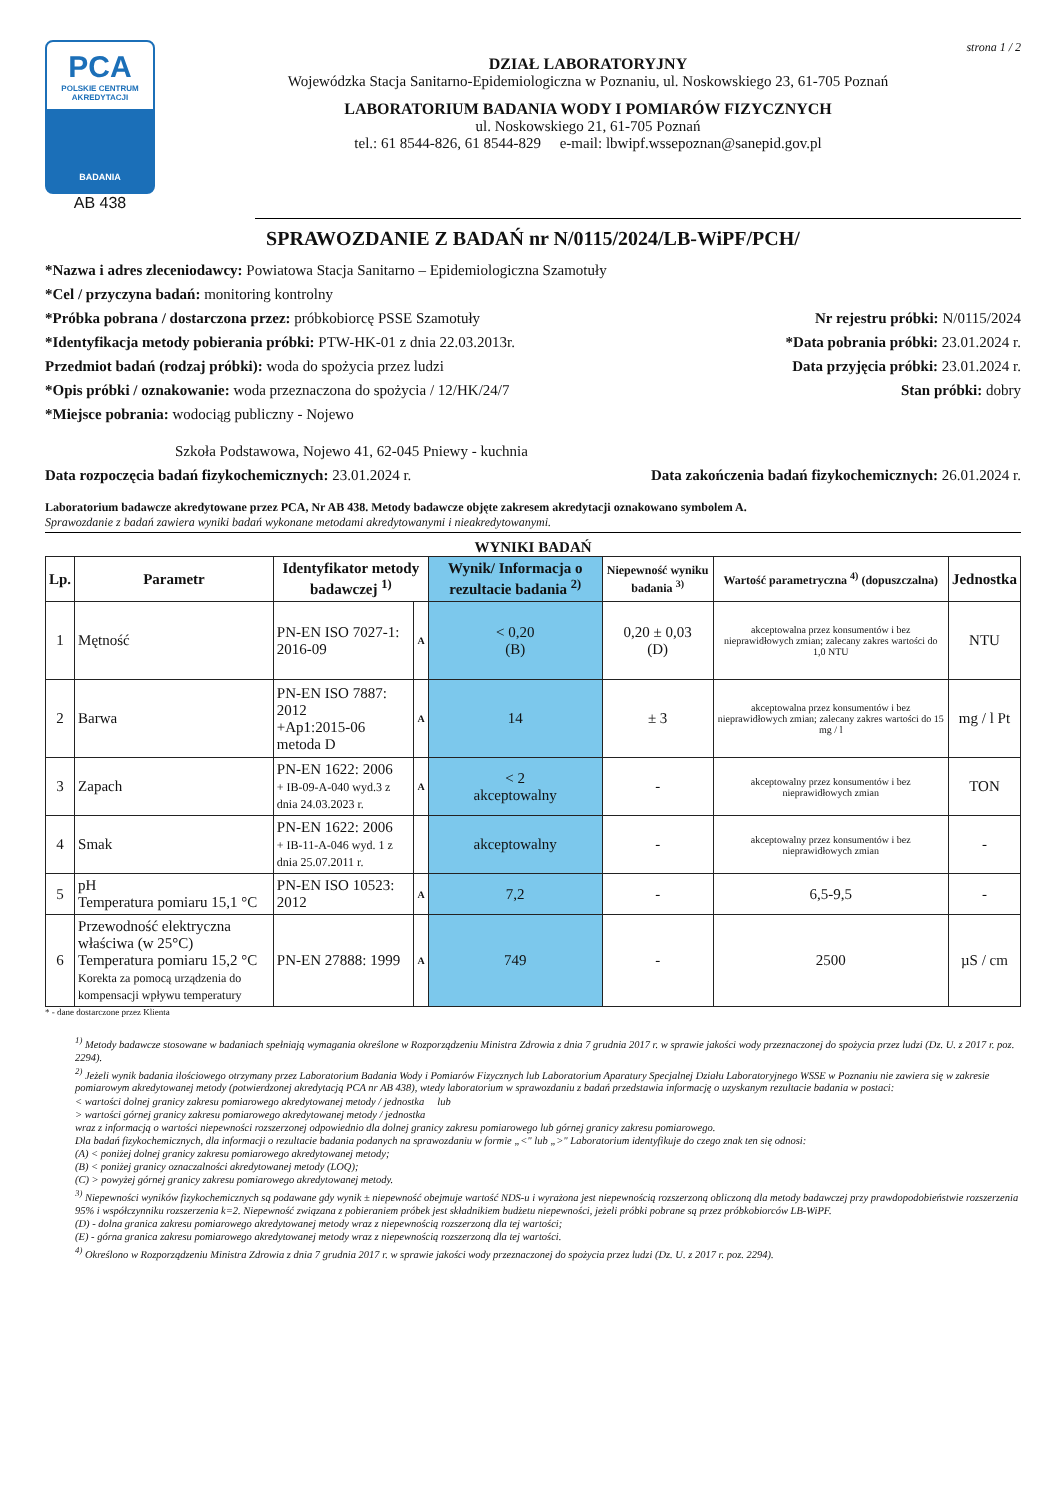PCA
POLSKIE CENTRUM AKREDYTACJI
BADANIA
AB 438
strona 1 / 2
DZIAŁ LABORATORYJNY
Wojewódzka Stacja Sanitarno-Epidemiologiczna w Poznaniu, ul. Noskowskiego 23, 61-705 Poznań
LABORATORIUM BADANIA WODY I POMIARÓW FIZYCZNYCH
ul. Noskowskiego 21, 61-705 Poznań
tel.: 61 8544-826, 61 8544-829 e-mail: lbwipf.wssepoznan@sanepid.gov.pl
SPRAWOZDANIE Z BADAŃ nr N/0115/2024/LB-WiPF/PCH/
*Nazwa i adres zleceniodawcy: Powiatowa Stacja Sanitarno – Epidemiologiczna Szamotuły
*Cel / przyczyna badań: monitoring kontrolny
*Próbka pobrana / dostarczona przez: próbkobiorcę PSSE Szamotuły Nr rejestru próbki: N/0115/2024
*Identyfikacja metody pobierania próbki: PTW-HK-01 z dnia 22.03.2013r. *Data pobrania próbki: 23.01.2024 r.
Przedmiot badań (rodzaj próbki): woda do spożycia przez ludzi Data przyjęcia próbki: 23.01.2024 r.
*Opis próbki / oznakowanie: woda przeznaczona do spożycia / 12/HK/24/7 Stan próbki: dobry
*Miejsce pobrania: wodociąg publiczny - Nojewo
Szkoła Podstawowa, Nojewo 41, 62-045 Pniewy - kuchnia
Data rozpoczęcia badań fizykochemicznych: 23.01.2024 r. Data zakończenia badań fizykochemicznych: 26.01.2024 r.
Laboratorium badawcze akredytowane przez PCA, Nr AB 438. Metody badawcze objęte zakresem akredytacji oznakowano symbolem A.
Sprawozdanie z badań zawiera wyniki badań wykonane metodami akredytowanymi i nieakredytowanymi.
WYNIKI BADAŃ
| Lp. | Parametr | Identyfikator metody badawczej <sup>1)</sup> | | Wynik/ Informacja o rezultacie badania <sup>2)</sup> | Niepewność wyniku badania <sup>3)</sup> | Wartość parametryczna <sup>4)</sup> (dopuszczalna) | Jednostka |
| --- | --- | --- | --- | --- | --- | --- | --- |
| 1 | Mętność | PN-EN ISO 7027-1: 2016-09 | A | < 0,20 (B) | 0,20 ± 0,03 (D) | akceptowalna przez konsumentów i bez nieprawidłowych zmian; zalecany zakres wartości do 1,0 NTU | NTU |
| 2 | Barwa | PN-EN ISO 7887: 2012 +Ap1:2015-06 metoda D | A | 14 | ± 3 | akceptowalna przez konsumentów i bez nieprawidłowych zmian; zalecany zakres wartości do 15 mg / l | mg / l Pt |
| 3 | Zapach | PN-EN 1622: 2006 + IB-09-A-040 wyd.3 z dnia 24.03.2023 r. | A | < 2 akceptowalny | - | akceptowalny przez konsumentów i bez nieprawidłowych zmian | TON |
| 4 | Smak | PN-EN 1622: 2006 + IB-11-A-046 wyd. 1 z dnia 25.07.2011 r. | | akceptowalny | - | akceptowalny przez konsumentów i bez nieprawidłowych zmian | - |
| 5 | pH Temperatura pomiaru 15,1 °C | PN-EN ISO 10523: 2012 | A | 7,2 | - | 6,5-9,5 | - |
| 6 | Przewodność elektryczna właściwa (w 25°C) Temperatura pomiaru 15,2 °C Korekta za pomocą urządzenia do kompensacji wpływu temperatury | PN-EN 27888: 1999 | A | 749 | - | 2500 | µS / cm |
* - dane dostarczone przez Klienta
<sup>1)</sup> Metody badawcze stosowane w badaniach spełniają wymagania określone w Rozporządzeniu Ministra Zdrowia z dnia 7 grudnia 2017 r. w sprawie jakości wody przeznaczonej do spożycia przez ludzi (Dz. U. z 2017 r. poz. 2294).
<sup>2)</sup> Jeżeli wynik badania ilościowego otrzymany przez Laboratorium Badania Wody i Pomiarów Fizycznych lub Laboratorium Aparatury Specjalnej Działu Laboratoryjnego WSSE w Poznaniu nie zawiera się w zakresie pomiarowym akredytowanej metody (potwierdzonej akredytacją PCA nr AB 438), wtedy laboratorium w sprawozdaniu z badań przedstawia informację o uzyskanym rezultacie badania w postaci:
< wartości dolnej granicy zakresu pomiarowego akredytowanej metody / jednostka lub
> wartości górnej granicy zakresu pomiarowego akredytowanej metody / jednostka
wraz z informacją o wartości niepewności rozszerzonej odpowiednio dla dolnej granicy zakresu pomiarowego lub górnej granicy zakresu pomiarowego.
Dla badań fizykochemicznych, dla informacji o rezultacie badania podanych na sprawozdaniu w formie „<" lub „>" Laboratorium identyfikuje do czego znak ten się odnosi:
(A) < poniżej dolnej granicy zakresu pomiarowego akredytowanej metody;
(B) < poniżej granicy oznaczalności akredytowanej metody (LOQ);
(C) > powyżej górnej granicy zakresu pomiarowego akredytowanej metody.
<sup>3)</sup> Niepewności wyników fizykochemicznych są podawane gdy wynik ± niepewność obejmuje wartość NDS-u i wyrażona jest niepewnością rozszerzoną obliczoną dla metody badawczej przy prawdopodobieństwie rozszerzenia 95% i współczynniku rozszerzenia k=2. Niepewność związana z pobieraniem próbek jest składnikiem budżetu niepewności, jeżeli próbki pobrane są przez próbkobiorców LB-WiPF.
(D) - dolna granica zakresu pomiarowego akredytowanej metody wraz z niepewnością rozszerzoną dla tej wartości;
(E) - górna granica zakresu pomiarowego akredytowanej metody wraz z niepewnością rozszerzoną dla tej wartości.
<sup>4)</sup> Określono w Rozporządzeniu Ministra Zdrowia z dnia 7 grudnia 2017 r. w sprawie jakości wody przeznaczonej do spożycia przez ludzi (Dz. U. z 2017 r. poz. 2294).